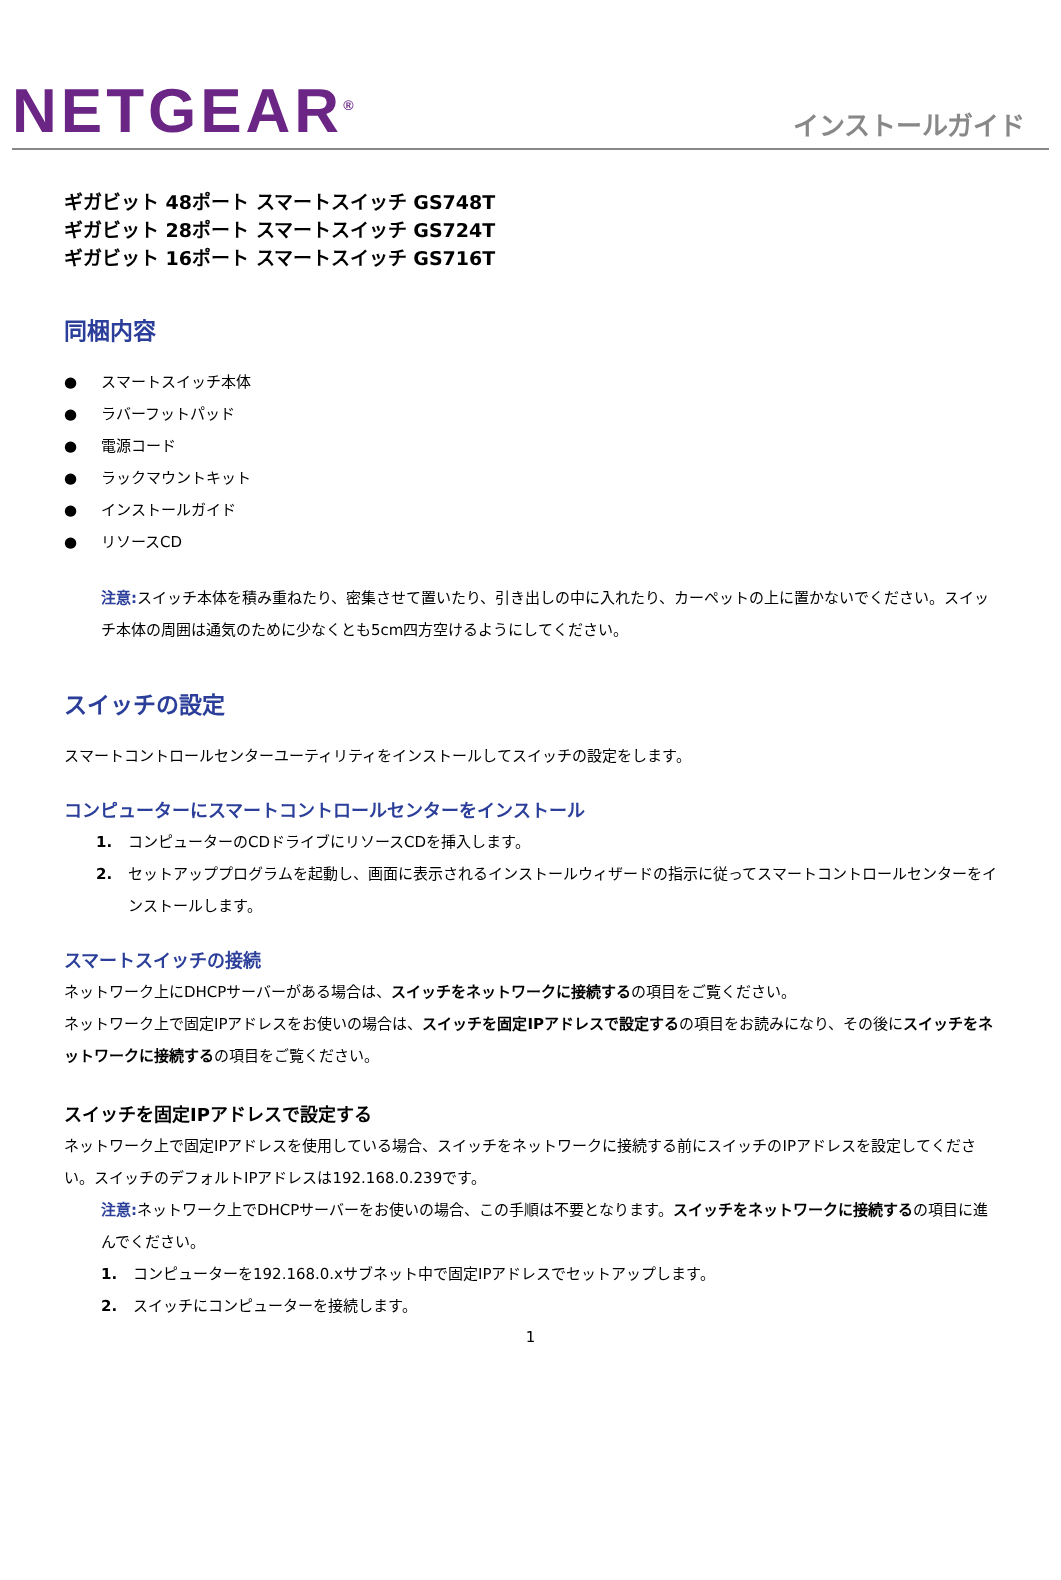NETGEAR<sup>®</sup>
インストールガイド
ギガビット 48ポート スマートスイッチ GS748T
ギガビット 28ポート スマートスイッチ GS724T
ギガビット 16ポート スマートスイッチ GS716T
同梱内容
● スマートスイッチ本体
● ラバーフットパッド
● 電源コード
● ラックマウントキット
● インストールガイド
● リソースCD
注意: スイッチ本体を積み重ねたり、密集させて置いたり、引き出しの中に入れたり、カーペットの上に置かないでください。スイッチ本体の周囲は通気のために少なくとも5cm四方空けるようにしてください。
スイッチの設定
スマートコントロールセンターユーティリティをインストールしてスイッチの設定をします。
コンピューターにスマートコントロールセンターをインストール
1. コンピューターのCDドライブにリソースCDを挿入します。
2. セットアッププログラムを起動し、画面に表示されるインストールウィザードの指示に従ってスマートコントロールセンターをインストールします。
スマートスイッチの接続
ネットワーク上にDHCPサーバーがある場合は、スイッチをネットワークに接続するの項目をご覧ください。
ネットワーク上で固定IPアドレスをお使いの場合は、スイッチを固定IPアドレスで設定するの項目をお読みになり、その後にスイッチをネットワークに接続するの項目をご覧ください。
スイッチを固定IPアドレスで設定する
ネットワーク上で固定IPアドレスを使用している場合、スイッチをネットワークに接続する前にスイッチのIPアドレスを設定してください。スイッチのデフォルトIPアドレスは192.168.0.239です。
注意: ネットワーク上でDHCPサーバーをお使いの場合、この手順は不要となります。スイッチをネットワークに接続するの項目に進んでください。
1. コンピューターを192.168.0.xサブネット中で固定IPアドレスでセットアップします。
2. スイッチにコンピューターを接続します。
1